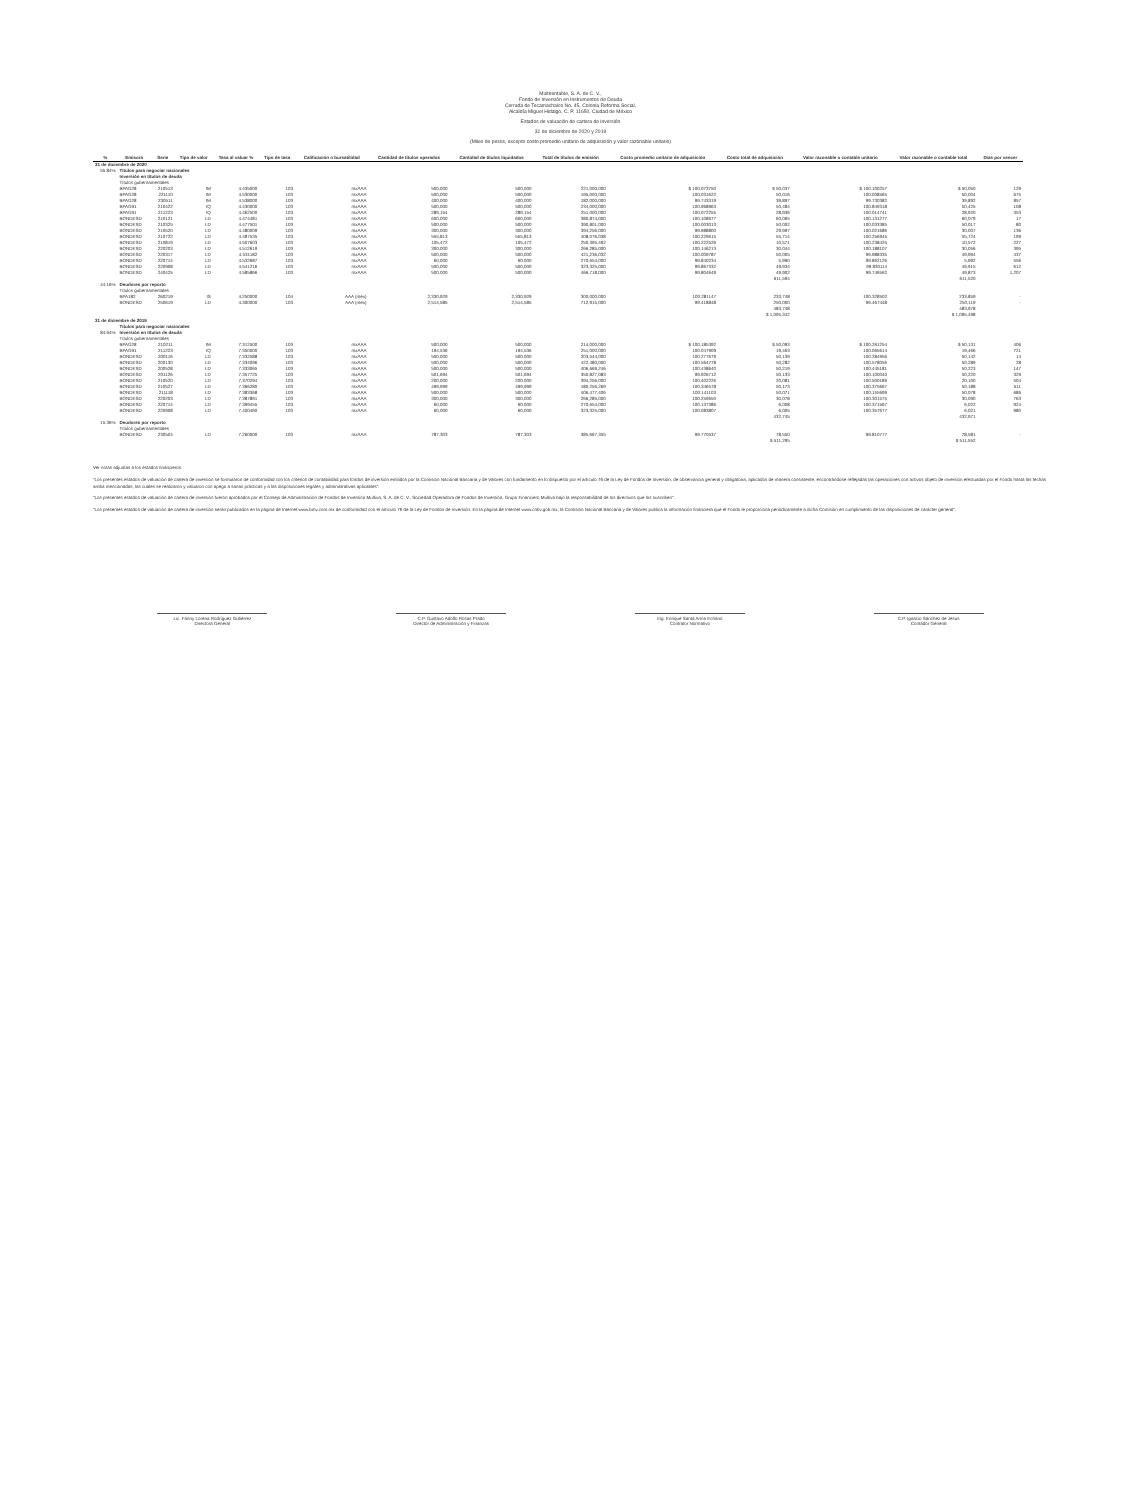Multirentable, S. A. de C. V.,
Fondo de Inversión en Instrumentos de Deuda
Cerrada de Tecamachalco No. 45, Colonia Reforma Social,
Alcaldía Miguel Hidalgo, C. P. 11650, Ciudad de México
Estados de valuación de cartera de inversión
31 de diciembre de 2020 y 2019
(Miles de pesos, excepto costo promedio unitario de adquisición y valor razonable unitario)
| % | Emisora | Serie | Tipo de valor | Tasa al valuar % | Tipo de tasa | Calificación o bursatilidad | Cantidad de títulos operados | Cantidad de títulos liquidados | Total de títulos de emisión | Costo promedio unitario de adquisición | Costo total de adquisición | Valor razonable o contable unitario | Valor razonable o contable total | Días por vencer |
| --- | --- | --- | --- | --- | --- | --- | --- | --- | --- | --- | --- | --- | --- | --- |
| 31 de diciembre de 2020 | | | | | | | | | | | | | | |
| 55.84% | Títulos para negociar nacionales | | | | | | | | | | | | | |
| | Inversión en títulos de deuda | | | | | | | | | | | | | |
| | Títulos gubernamentales | | | | | | | | | | | | | |
| | BPAG28 | 210513 | IM | 4.435000 | 103 | mxAAA | 500,000 | 500,000 | 221,000,000 | $ 100.073750 | $ 50,037 | $ 100.100257 | $ 50,050 | 129 |
| | BPAG28 | 221110 | IM | 4.530000 | 103 | mxAAA | 500,000 | 500,000 | 195,000,000 | 100.031622 | 50,016 | 100.008565 | 50,004 | 675 |
| | BPAG28 | 230511 | IM | 4.538000 | 103 | mxAAA | 400,000 | 400,000 | 182,000,000 | 99.743319 | 39,897 | 99.730382 | 39,892 | 857 |
| | BPAG91 | 210422 | IQ | 4.430000 | 103 | mxAAA | 500,000 | 500,000 | 234,000,000 | 100.968963 | 50,484 | 100.849318 | 50,425 | 108 |
| | BPAG91 | 211223 | IQ | 4.462500 | 103 | mxAAA | 289,154 | 289,154 | 251,000,000 | 100.072255 | 28,936 | 100.014741 | 28,920 | 353 |
| | BONDESD | 210121 | LD | 4.474481 | 103 | mxAAA | 600,000 | 600,000 | 380,874,000 | 100.108677 | 60,065 | 100.131277 | 60,079 | 17 |
| | BONDESD | 210325 | LD | 4.477501 | 103 | mxAAA | 500,000 | 500,000 | 390,801,000 | 100.003013 | 50,002 | 100.033385 | 50,017 | 80 |
| | BONDESD | 210520 | LD | 4.480009 | 103 | mxAAA | 300,000 | 300,000 | 394,256,000 | 99.988800 | 29,997 | 100.021686 | 30,007 | 136 |
| | BONDESD | 210722 | LD | 4.487535 | 103 | mxAAA | 555,813 | 555,813 | 408,076,038 | 100.229615 | 55,714 | 100.256945 | 55,724 | 199 |
| | BONDESD | 210819 | LD | 4.507603 | 103 | mxAAA | 105,472 | 105,472 | 250,395,492 | 100.222526 | 10,571 | 100.238425 | 10,572 | 227 |
| | BONDESD | 220203 | LD | 4.512619 | 103 | mxAAA | 300,000 | 300,000 | 266,285,000 | 100.146213 | 30,044 | 100.188107 | 30,056 | 395 |
| | BONDESD | 220317 | LD | 4.531182 | 103 | mxAAA | 500,000 | 500,000 | 421,236,032 | 100.009787 | 50,005 | 99.988335 | 49,994 | 437 |
| | BONDESD | 220714 | LD | 4.532687 | 103 | mxAAA | 60,000 | 60,000 | 270,654,000 | 99.840234 | 5,990 | 99.862126 | 5,992 | 556 |
| | BONDESD | 220908 | LD | 4.541216 | 103 | mxAAA | 500,000 | 500,000 | 323,325,000 | 99.867332 | 49,934 | 99.830114 | 49,915 | 612 |
| | BONDESD | 240425 | LD | 4.585866 | 103 | mxAAA | 500,000 | 500,000 | 466,718,000 | 99.804649 | 49,902 | 99.746562 | 49,873 | 1,207 |
| | | | | | | | | | | | 611,594 | | 611,520 | |
| 44.16% | Deudores por reporto | | | | | | | | | | | | | |
| | Títulos gubernamentales | | | | | | | | | | | | | |
| | BPA182 | 260219 | IS | 4.250000 | 104 | AAA (mex) | 2,330,929 | 2,330,929 | 300,000,000 | 100.281147 | 233,748 | 100.328502 | 233,859 | - |
| | BONDESD | 250619 | LD | 4.300000 | 103 | AAA (mex) | 2,514,585 | 2,514,585 | 712,915,000 | 99.418848 | 250,000 | 99.467448 | 250,119 | - |
| | | | | | | | | | | | 483,748 | | 483,978 | |
| | | | | | | | | | | | $ 1,095,342 | | $ 1,095,498 | |
| 31 de diciembre de 2019 | | | | | | | | | | | | | | |
| | Títulos para negociar nacionales | | | | | | | | | | | | | |
| 84.64% | Inversión en títulos de deuda | | | | | | | | | | | | | |
| | Títulos gubernamentales | | | | | | | | | | | | | |
| | BPAG28 | 210211 | IM | 7.312500 | 103 | mxAAA | 500,000 | 500,000 | 214,000,000 | $ 100.185392 | $ 50,093 | $ 100.261254 | $ 50,131 | 406 |
| | BPAG91 | 211223 | IQ | 7.350000 | 103 | mxAAA | 194,536 | 194,536 | 251,000,000 | 100.047909 | 19,463 | 100.065614 | 19,466 | 721 |
| | BONDESD | 200116 | LD | 7.332588 | 103 | mxAAA | 500,000 | 500,000 | 203,544,000 | 100.277679 | 50,139 | 100.284956 | 50,142 | 14 |
| | BONDESD | 200130 | LD | 7.334096 | 103 | mxAAA | 500,000 | 500,000 | 422,480,000 | 100.564778 | 50,282 | 100.578056 | 50,289 | 28 |
| | BONDESD | 200528 | LD | 7.333065 | 103 | mxAAA | 500,000 | 500,000 | 406,669,246 | 100.438640 | 50,219 | 100.445181 | 50,223 | 147 |
| | BONDESD | 201126 | LD | 7.357725 | 103 | mxAAA | 501,694 | 501,694 | 350,827,083 | 99.926712 | 50,133 | 100.100040 | 50,220 | 329 |
| | BONDESD | 210520 | LD | 7.370294 | 103 | mxAAA | 200,000 | 200,000 | 394,256,000 | 100.402226 | 20,081 | 100.500189 | 20,100 | 504 |
| | BONDESD | 210527 | LD | 7.366280 | 103 | mxAAA | 499,999 | 499,999 | 180,256,269 | 100.346578 | 50,173 | 100.375667 | 50,188 | 511 |
| | BONDESD | 211118 | LD | 7.383368 | 103 | mxAAA | 500,000 | 500,000 | 406,477,406 | 100.141103 | 50,071 | 100.155699 | 50,078 | 686 |
| | BONDESD | 220203 | LD | 7.387891 | 103 | mxAAA | 300,000 | 300,000 | 266,285,000 | 100.259650 | 30,078 | 100.301575 | 30,090 | 763 |
| | BONDESD | 220714 | LD | 7.399455 | 103 | mxAAA | 60,000 | 60,000 | 270,654,000 | 100.137386 | 6,008 | 100.371567 | 6,022 | 924 |
| | BONDESD | 220908 | LD | 7.400460 | 103 | mxAAA | 60,000 | 60,000 | 323,325,000 | 100.083807 | 6,005 | 100.357677 | 6,021 | 980 |
| | | | | | | | | | | | 432,745 | | 432,971 | |
| 15.36% | Deudores por reporto | | | | | | | | | | | | | |
| | Títulos gubernamentales | | | | | | | | | | | | | |
| | BONDESD | 230504 | LD | 7.260000 | 103 | mxAAA | 787,303 | 787,303 | 385,667,355 | 99.770537 | 78,550 | 99.810777 | 78,581 | - |
| | | | | | | | | | | | $ 511,295 | | $ 511,552 | |
Ver notas adjuntas a los estados financieros.
"Los presentes estados de valuación de cartera de inversión se formularon de conformidad con los criterios de contabilidad para fondos de inversión emitidos por la Comisión Nacional Bancaria y de Valores con fundamento en lo dispuesto por el artículo 76 de la Ley de Fondos de Inversión, de observancia general y obligatoria, aplicados de manera consistente, encontrándose reflejadas las operaciones con activos objeto de inversión efectuadas por el Fondo hasta las fechas arriba mencionadas, las cuales se realizaron y valuaron con apego a sanas prácticas y a las disposiciones legales y administrativas aplicables".
"Los presentes estados de valuación de cartera de inversión fueron aprobados por el Consejo de Administración de Fondos de Inversión Multiva, S. A. de C. V., Sociedad Operadora de Fondos de Inversión, Grupo Financiero Multiva bajo la responsabilidad de los directivos que los suscriben".
"Los presentes estados de valuación de cartera de inversión serán publicados en la página de Internet www.bmv.com.mx de conformidad con el artículo 76 de la Ley de Fondos de Inversión. En la página de Internet www.cnbv.gob.mx, la Comisión Nacional Bancaria y de Valores publica la información financiera que el Fondo le proporciona periódicamente a dicha Comisión en cumplimiento de las disposiciones de carácter general".
Lic. Fanny Lorena Rodríguez Gutiérrez
Directora General
C.P. Gustavo Adolfo Rosas Prado
Director de Administración y Finanzas
Ing. Enrique Santa Anna Echanó
Contralor Normativo
C.P. Ignacio Sánchez de Jesús
Contador General